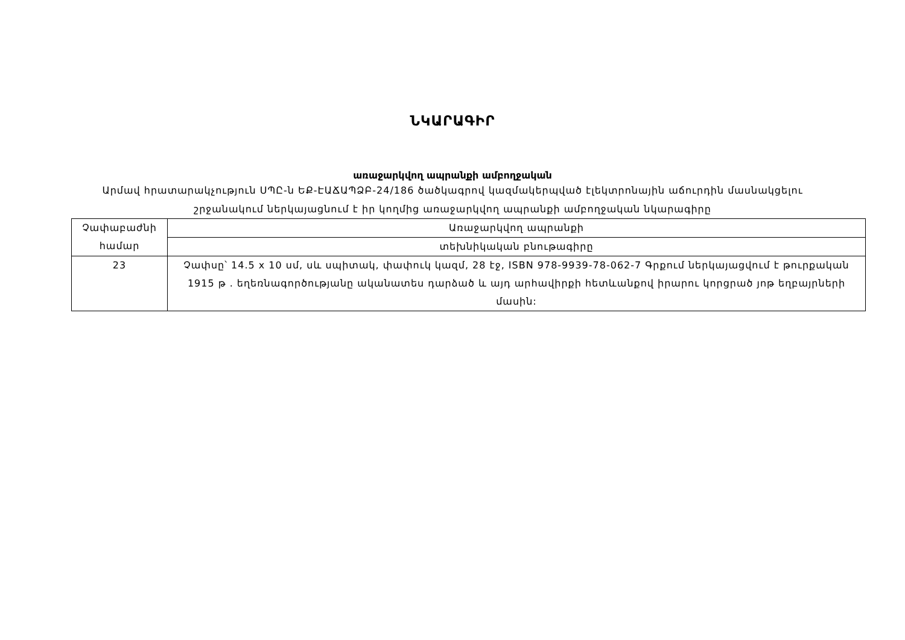ՆԿԱՐԱԳԻՐ
առաջարկվող ապրանքի ամբողջական
Արմավ հրատարակչություն ՍՊԸ-ն ԵՔ-ԷԱՃԱՊՁԲ-24/186 ծածկագրով կազմակերպված էլեկտրոնային աճուրդին մասնակցելու շրջանակում ներկայացնում է իր կողմից առաջարկվող ապրանքի ամբողջական նկարագիրը
| Չափաբաժնի համար | Առաջարկվող ապրանքի |
| | տեխնիկական բնութագիրը |
| 23 | Չափսը՝ 14.5 x 10 սմ, սև սպիտակ, փափուկ կազմ, 28 էջ, ISBN 978-9939-78-062-7 Գրքում ներկայացվում է թուրքական 1915 թ . եղեռնագործությանը ականատես դարձած և այդ արհավիրքի հետևանքով իրարու կորցրած յոթ եղբայրների մասին: |